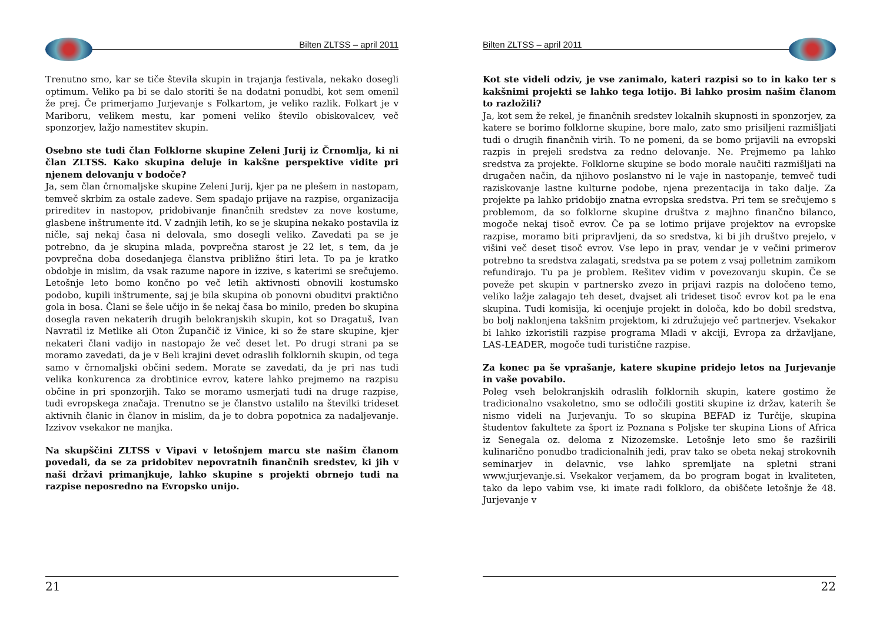Bilten ZLTSS – april 2011
Trenutno smo, kar se tiče števila skupin in trajanja festivala, nekako dosegli optimum. Veliko pa bi se dalo storiti še na dodatni ponudbi, kot sem omenil že prej. Če primerjamo Jurjevanje s Folkartom, je veliko razlik. Folkart je v Mariboru, velikem mestu, kar pomeni veliko število obiskovalcev, več sponzorjev, lažjo namestitev skupin.
Osebno ste tudi član Folklorne skupine Zeleni Jurij iz Črnomlja, ki ni član ZLTSS. Kako skupina deluje in kakšne perspektive vidite pri njenem delovanju v bodoče?
Ja, sem član črnomaljske skupine Zeleni Jurij, kjer pa ne plešem in nastopam, temveč skrbim za ostale zadeve. Sem spadajo prijave na razpise, organizacija prireditev in nastopov, pridobivanje finančnih sredstev za nove kostume, glasbene inštrumente itd. V zadnjih letih, ko se je skupina nekako postavila iz ničle, saj nekaj časa ni delovala, smo dosegli veliko. Zavedati pa se je potrebno, da je skupina mlada, povprečna starost je 22 let, s tem, da je povprečna doba dosedanjega članstva približno štiri leta. To pa je kratko obdobje in mislim, da vsak razume napore in izzive, s katerimi se srečujemo. Letošnje leto bomo končno po več letih aktivnosti obnovili kostumsko podobo, kupili inštrumente, saj je bila skupina ob ponovni obuditvi praktično gola in bosa. Člani se šele učijo in še nekaj časa bo minilo, preden bo skupina dosegla raven nekaterih drugih belokranjskih skupin, kot so Dragatuš, Ivan Navratil iz Metlike ali Oton Župančič iz Vinice, ki so že stare skupine, kjer nekateri člani vadijo in nastopajo že več deset let. Po drugi strani pa se moramo zavedati, da je v Beli krajini devet odraslih folklornih skupin, od tega samo v črnomaljski občini sedem. Morate se zavedati, da je pri nas tudi velika konkurenca za drobtinice evrov, katere lahko prejmemo na razpisu občine in pri sponzorjih. Tako se moramo usmerjati tudi na druge razpise, tudi evropskega značaja. Trenutno se je članstvo ustalilo na številki trideset aktivnih članic in članov in mislim, da je to dobra popotnica za nadaljevanje. Izzivov vsekakor ne manjka.
Na skupščini ZLTSS v Vipavi v letošnjem marcu ste našim članom povedali, da se za pridobitev nepovratnih finančnih sredstev, ki jih v naši državi primanjkuje, lahko skupine s projekti obrnejo tudi na razpise neposredno na Evropsko unijo.
21
Bilten ZLTSS – april 2011
Kot ste videli odziv, je vse zanimalo, kateri razpisi so to in kako ter s kakšnimi projekti se lahko tega lotijo. Bi lahko prosim našim članom to razložili?
Ja, kot sem že rekel, je finančnih sredstev lokalnih skupnosti in sponzorjev, za katere se borimo folklorne skupine, bore malo, zato smo prisiljeni razmišljati tudi o drugih finančnih virih. To ne pomeni, da se bomo prijavili na evropski razpis in prejeli sredstva za redno delovanje. Ne. Prejmemo pa lahko sredstva za projekte. Folklorne skupine se bodo morale naučiti razmišljati na drugačen način, da njihovo poslanstvo ni le vaje in nastopanje, temveč tudi raziskovanje lastne kulturne podobe, njena prezentacija in tako dalje. Za projekte pa lahko pridobijo znatna evropska sredstva. Pri tem se srečujemo s problemom, da so folklorne skupine društva z majhno finančno bilanco, mogoče nekaj tisoč evrov. Če pa se lotimo prijave projektov na evropske razpise, moramo biti pripravljeni, da so sredstva, ki bi jih društvo prejelo, v višini več deset tisoč evrov. Vse lepo in prav, vendar je v večini primerov potrebno ta sredstva zalagati, sredstva pa se potem z vsaj polletnim zamikom refundirajo. Tu pa je problem. Rešitev vidim v povezovanju skupin. Če se poveže pet skupin v partnersko zvezo in prijavi razpis na določeno temo, veliko lažje zalagajo teh deset, dvajset ali trideset tisoč evrov kot pa le ena skupina. Tudi komisija, ki ocenjuje projekt in določa, kdo bo dobil sredstva, bo bolj naklonjena takšnim projektom, ki združujejo več partnerjev. Vsekakor bi lahko izkoristili razpise programa Mladi v akciji, Evropa za državljane, LAS-LEADER, mogoče tudi turistične razpise.
Za konec pa še vprašanje, katere skupine pridejo letos na Jurjevanje in vaše povabilo.
Poleg vseh belokranjskih odraslih folklornih skupin, katere gostimo že tradicionalno vsakoletno, smo se odločili gostiti skupine iz držav, katerih še nismo videli na Jurjevanju. To so skupina BEFAD iz Turčije, skupina študentov fakultete za šport iz Poznana s Poljske ter skupina Lions of Africa iz Senegala oz. deloma z Nizozemske. Letošnje leto smo še razširili kulinarično ponudbo tradicionalnih jedi, prav tako se obeta nekaj strokovnih seminarjev in delavnic, vse lahko spremljate na spletni strani www.jurjevanje.si. Vsekakor verjamem, da bo program bogat in kvaliteten, tako da lepo vabim vse, ki imate radi folkloro, da obiščete letošnje že 48. Jurjevanje v
22